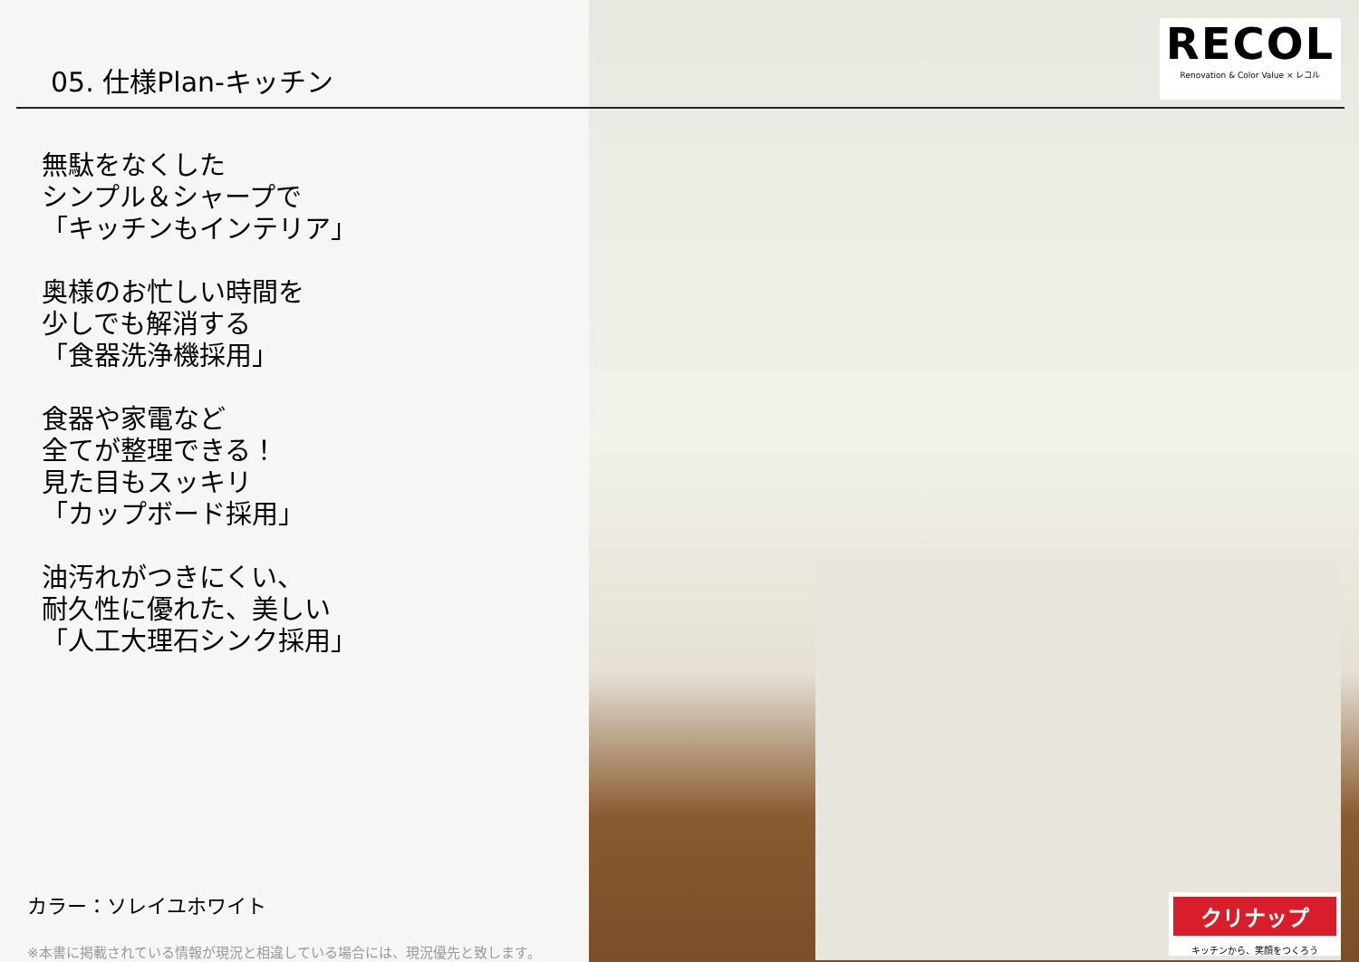RECOL
Renovation & Color Value × レコル
05. 仕様Plan-キッチン
無駄をなくした
シンプル＆シャープで
「キッチンもインテリア」
奥様のお忙しい時間を
少しでも解消する
「食器洗浄機採用」
食器や家電など
全てが整理できる！
見た目もスッキリ
「カップボード採用」
油汚れがつきにくい、
耐久性に優れた、美しい
「人工大理石シンク採用」
カラー：ソレイユホワイト
※本書に掲載されている情報が現況と相違している場合には、現況優先と致します。
クリナップ
キッチンから、笑顔をつくろう